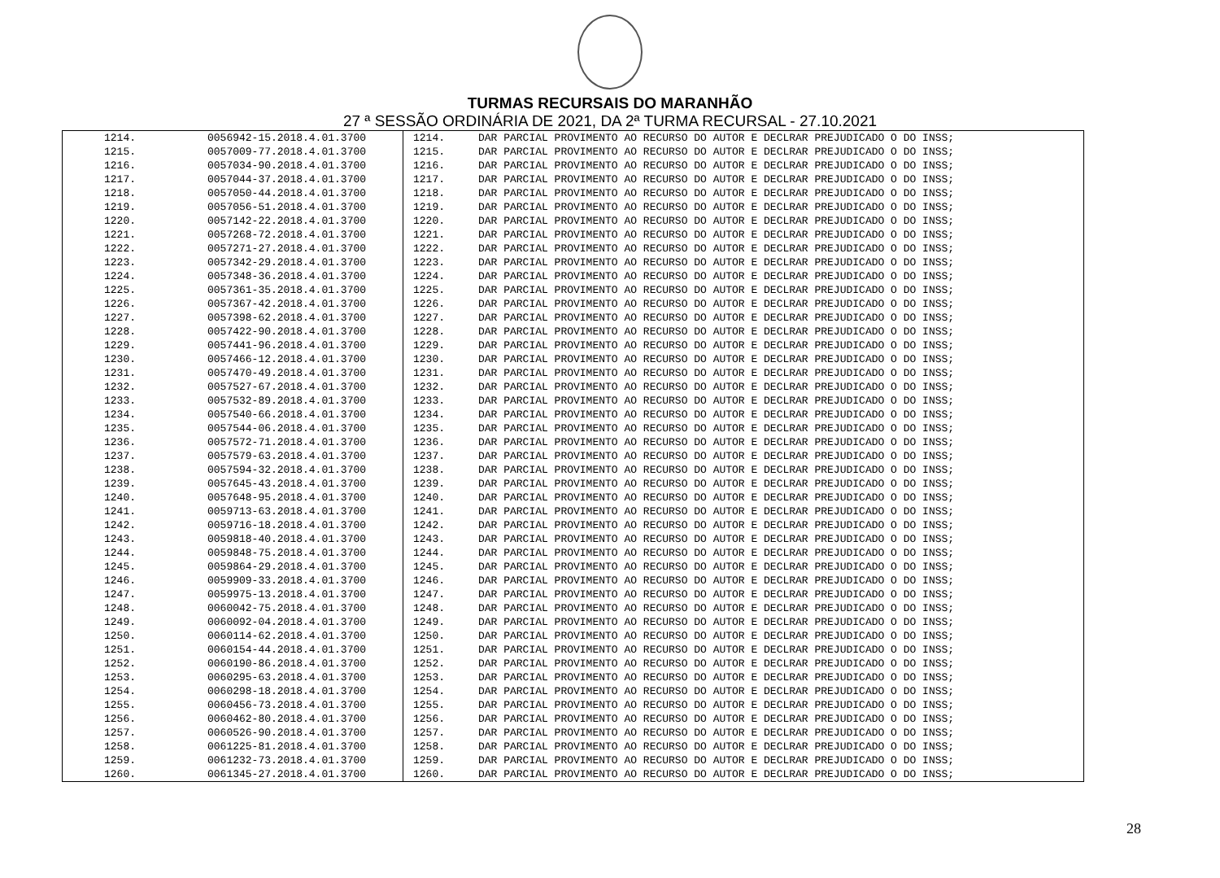TURMAS RECURSAIS DO MARANHÃO
27 ª SESSÃO ORDINÁRIA DE 2021, DA 2ª TURMA RECURSAL - 27.10.2021
| 1214. | 0056942-15.2018.4.01.3700 | 1214. | DAR PARCIAL PROVIMENTO AO RECURSO DO AUTOR E DECLRAR PREJUDICADO O DO INSS; |
| 1215. | 0057009-77.2018.4.01.3700 | 1215. | DAR PARCIAL PROVIMENTO AO RECURSO DO AUTOR E DECLRAR PREJUDICADO O DO INSS; |
| 1216. | 0057034-90.2018.4.01.3700 | 1216. | DAR PARCIAL PROVIMENTO AO RECURSO DO AUTOR E DECLRAR PREJUDICADO O DO INSS; |
| 1217. | 0057044-37.2018.4.01.3700 | 1217. | DAR PARCIAL PROVIMENTO AO RECURSO DO AUTOR E DECLRAR PREJUDICADO O DO INSS; |
| 1218. | 0057050-44.2018.4.01.3700 | 1218. | DAR PARCIAL PROVIMENTO AO RECURSO DO AUTOR E DECLRAR PREJUDICADO O DO INSS; |
| 1219. | 0057056-51.2018.4.01.3700 | 1219. | DAR PARCIAL PROVIMENTO AO RECURSO DO AUTOR E DECLRAR PREJUDICADO O DO INSS; |
| 1220. | 0057142-22.2018.4.01.3700 | 1220. | DAR PARCIAL PROVIMENTO AO RECURSO DO AUTOR E DECLRAR PREJUDICADO O DO INSS; |
| 1221. | 0057268-72.2018.4.01.3700 | 1221. | DAR PARCIAL PROVIMENTO AO RECURSO DO AUTOR E DECLRAR PREJUDICADO O DO INSS; |
| 1222. | 0057271-27.2018.4.01.3700 | 1222. | DAR PARCIAL PROVIMENTO AO RECURSO DO AUTOR E DECLRAR PREJUDICADO O DO INSS; |
| 1223. | 0057342-29.2018.4.01.3700 | 1223. | DAR PARCIAL PROVIMENTO AO RECURSO DO AUTOR E DECLRAR PREJUDICADO O DO INSS; |
| 1224. | 0057348-36.2018.4.01.3700 | 1224. | DAR PARCIAL PROVIMENTO AO RECURSO DO AUTOR E DECLRAR PREJUDICADO O DO INSS; |
| 1225. | 0057361-35.2018.4.01.3700 | 1225. | DAR PARCIAL PROVIMENTO AO RECURSO DO AUTOR E DECLRAR PREJUDICADO O DO INSS; |
| 1226. | 0057367-42.2018.4.01.3700 | 1226. | DAR PARCIAL PROVIMENTO AO RECURSO DO AUTOR E DECLRAR PREJUDICADO O DO INSS; |
| 1227. | 0057398-62.2018.4.01.3700 | 1227. | DAR PARCIAL PROVIMENTO AO RECURSO DO AUTOR E DECLRAR PREJUDICADO O DO INSS; |
| 1228. | 0057422-90.2018.4.01.3700 | 1228. | DAR PARCIAL PROVIMENTO AO RECURSO DO AUTOR E DECLRAR PREJUDICADO O DO INSS; |
| 1229. | 0057441-96.2018.4.01.3700 | 1229. | DAR PARCIAL PROVIMENTO AO RECURSO DO AUTOR E DECLRAR PREJUDICADO O DO INSS; |
| 1230. | 0057466-12.2018.4.01.3700 | 1230. | DAR PARCIAL PROVIMENTO AO RECURSO DO AUTOR E DECLRAR PREJUDICADO O DO INSS; |
| 1231. | 0057470-49.2018.4.01.3700 | 1231. | DAR PARCIAL PROVIMENTO AO RECURSO DO AUTOR E DECLRAR PREJUDICADO O DO INSS; |
| 1232. | 0057527-67.2018.4.01.3700 | 1232. | DAR PARCIAL PROVIMENTO AO RECURSO DO AUTOR E DECLRAR PREJUDICADO O DO INSS; |
| 1233. | 0057532-89.2018.4.01.3700 | 1233. | DAR PARCIAL PROVIMENTO AO RECURSO DO AUTOR E DECLRAR PREJUDICADO O DO INSS; |
| 1234. | 0057540-66.2018.4.01.3700 | 1234. | DAR PARCIAL PROVIMENTO AO RECURSO DO AUTOR E DECLRAR PREJUDICADO O DO INSS; |
| 1235. | 0057544-06.2018.4.01.3700 | 1235. | DAR PARCIAL PROVIMENTO AO RECURSO DO AUTOR E DECLRAR PREJUDICADO O DO INSS; |
| 1236. | 0057572-71.2018.4.01.3700 | 1236. | DAR PARCIAL PROVIMENTO AO RECURSO DO AUTOR E DECLRAR PREJUDICADO O DO INSS; |
| 1237. | 0057579-63.2018.4.01.3700 | 1237. | DAR PARCIAL PROVIMENTO AO RECURSO DO AUTOR E DECLRAR PREJUDICADO O DO INSS; |
| 1238. | 0057594-32.2018.4.01.3700 | 1238. | DAR PARCIAL PROVIMENTO AO RECURSO DO AUTOR E DECLRAR PREJUDICADO O DO INSS; |
| 1239. | 0057645-43.2018.4.01.3700 | 1239. | DAR PARCIAL PROVIMENTO AO RECURSO DO AUTOR E DECLRAR PREJUDICADO O DO INSS; |
| 1240. | 0057648-95.2018.4.01.3700 | 1240. | DAR PARCIAL PROVIMENTO AO RECURSO DO AUTOR E DECLRAR PREJUDICADO O DO INSS; |
| 1241. | 0059713-63.2018.4.01.3700 | 1241. | DAR PARCIAL PROVIMENTO AO RECURSO DO AUTOR E DECLRAR PREJUDICADO O DO INSS; |
| 1242. | 0059716-18.2018.4.01.3700 | 1242. | DAR PARCIAL PROVIMENTO AO RECURSO DO AUTOR E DECLRAR PREJUDICADO O DO INSS; |
| 1243. | 0059818-40.2018.4.01.3700 | 1243. | DAR PARCIAL PROVIMENTO AO RECURSO DO AUTOR E DECLRAR PREJUDICADO O DO INSS; |
| 1244. | 0059848-75.2018.4.01.3700 | 1244. | DAR PARCIAL PROVIMENTO AO RECURSO DO AUTOR E DECLRAR PREJUDICADO O DO INSS; |
| 1245. | 0059864-29.2018.4.01.3700 | 1245. | DAR PARCIAL PROVIMENTO AO RECURSO DO AUTOR E DECLRAR PREJUDICADO O DO INSS; |
| 1246. | 0059909-33.2018.4.01.3700 | 1246. | DAR PARCIAL PROVIMENTO AO RECURSO DO AUTOR E DECLRAR PREJUDICADO O DO INSS; |
| 1247. | 0059975-13.2018.4.01.3700 | 1247. | DAR PARCIAL PROVIMENTO AO RECURSO DO AUTOR E DECLRAR PREJUDICADO O DO INSS; |
| 1248. | 0060042-75.2018.4.01.3700 | 1248. | DAR PARCIAL PROVIMENTO AO RECURSO DO AUTOR E DECLRAR PREJUDICADO O DO INSS; |
| 1249. | 0060092-04.2018.4.01.3700 | 1249. | DAR PARCIAL PROVIMENTO AO RECURSO DO AUTOR E DECLRAR PREJUDICADO O DO INSS; |
| 1250. | 0060114-62.2018.4.01.3700 | 1250. | DAR PARCIAL PROVIMENTO AO RECURSO DO AUTOR E DECLRAR PREJUDICADO O DO INSS; |
| 1251. | 0060154-44.2018.4.01.3700 | 1251. | DAR PARCIAL PROVIMENTO AO RECURSO DO AUTOR E DECLRAR PREJUDICADO O DO INSS; |
| 1252. | 0060190-86.2018.4.01.3700 | 1252. | DAR PARCIAL PROVIMENTO AO RECURSO DO AUTOR E DECLRAR PREJUDICADO O DO INSS; |
| 1253. | 0060295-63.2018.4.01.3700 | 1253. | DAR PARCIAL PROVIMENTO AO RECURSO DO AUTOR E DECLRAR PREJUDICADO O DO INSS; |
| 1254. | 0060298-18.2018.4.01.3700 | 1254. | DAR PARCIAL PROVIMENTO AO RECURSO DO AUTOR E DECLRAR PREJUDICADO O DO INSS; |
| 1255. | 0060456-73.2018.4.01.3700 | 1255. | DAR PARCIAL PROVIMENTO AO RECURSO DO AUTOR E DECLRAR PREJUDICADO O DO INSS; |
| 1256. | 0060462-80.2018.4.01.3700 | 1256. | DAR PARCIAL PROVIMENTO AO RECURSO DO AUTOR E DECLRAR PREJUDICADO O DO INSS; |
| 1257. | 0060526-90.2018.4.01.3700 | 1257. | DAR PARCIAL PROVIMENTO AO RECURSO DO AUTOR E DECLRAR PREJUDICADO O DO INSS; |
| 1258. | 0061225-81.2018.4.01.3700 | 1258. | DAR PARCIAL PROVIMENTO AO RECURSO DO AUTOR E DECLRAR PREJUDICADO O DO INSS; |
| 1259. | 0061232-73.2018.4.01.3700 | 1259. | DAR PARCIAL PROVIMENTO AO RECURSO DO AUTOR E DECLRAR PREJUDICADO O DO INSS; |
| 1260. | 0061345-27.2018.4.01.3700 | 1260. | DAR PARCIAL PROVIMENTO AO RECURSO DO AUTOR E DECLRAR PREJUDICADO O DO INSS; |
28